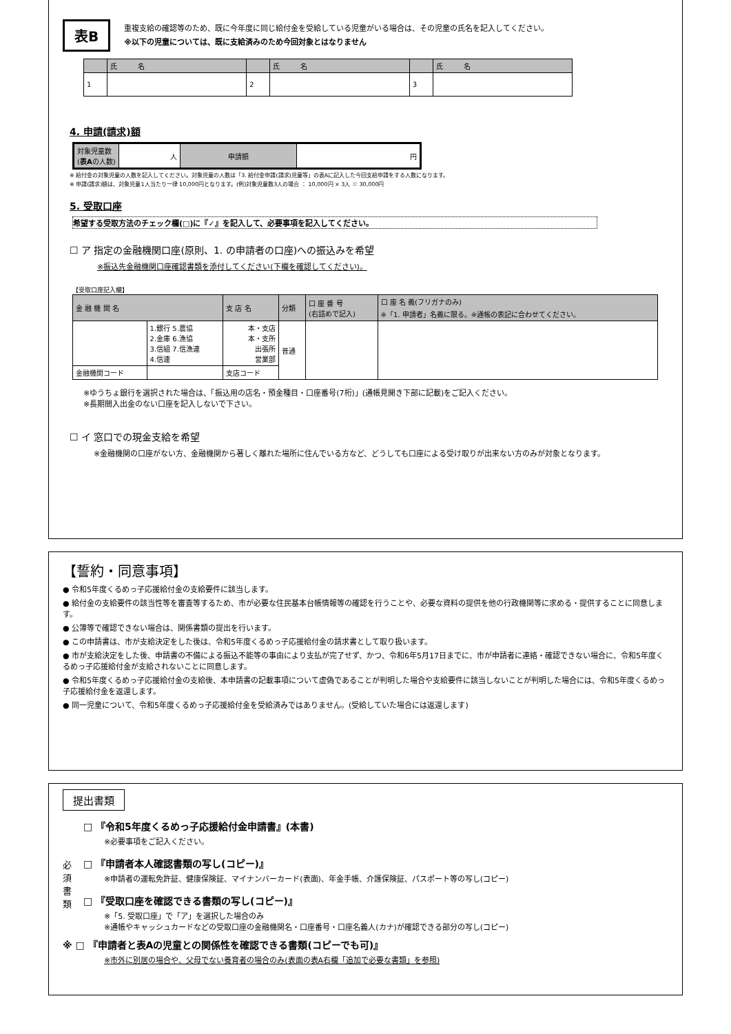表B
重複支給の確認等のため、既に今年度に同じ給付金を受給している児童がいる場合は、その児童の氏名を記入してください。
※以下の児童については、既に支給済みのため今回対象とはなりません
| | 氏 名 | | 氏 名 | | 氏 名 |
| 1 | | 2 | | 3 | |
4. 申請(請求)額
| 対象児童数 ( 表A の人数) | 人 | 申請額 | 円 |
※ 給付金の対象児童の人数を記入してください。対象児童の人数は「3. 給付金申請(請求)児童等」の表Aに記入した今回支給申請をする人数になります。
※ 申請(請求)額は、対象児童1人当たり一律 10,000円となります。(例)対象児童数3人の場合 ： 10,000円 × 3人 ＝ 30,000円
5. 受取口座
希望する受取方法のチェック欄(□)に『✓』を記入して、必要事項を記入してください。
☐ ア 指定の金融機関口座(原則、1. の申請者の口座)への振込みを希望
※振込先金融機関口座確認書類を添付してください(下欄を確認してください)。
【受取口座記入欄】
| 金 融 機 関 名 | | 支 店 名 | 分類 | 口 座 番 号 (右詰めで記入) | 口 座 名 義(フリガナのみ) ※「1. 申請者」名義に限る。※通帳の表記に合わせてください。 |
| | 1.銀行 5.農協 2.金庫 6.漁協 3.信組 7.信漁連 4.信連 | 本・支店 本・支所 出張所 営業部 | 普通 | | |
| 金融機関コード | | 支店コード | | | |
※ゆうちょ銀行を選択された場合は、「振込用の店名・預金種目・口座番号(7桁)」(通帳見開き下部に記載)をご記入ください。
※長期間入出金のない口座を記入しないで下さい。
☐ イ 窓口での現金支給を希望
※金融機関の口座がない方、金融機関から著しく離れた場所に住んでいる方など、どうしても口座による受け取りが出来ない方のみが対象となります。
【誓約・同意事項】
● 令和5年度くるめっ子応援給付金の支給要件に該当します。
● 給付金の支給要件の該当性等を審査等するため、市が必要な住民基本台帳情報等の確認を行うことや、必要な資料の提供を他の行政機関等に求める・提供することに同意します。
● 公簿等で確認できない場合は、関係書類の提出を行います。
● この申請書は、市が支給決定をした後は、令和5年度くるめっ子応援給付金の請求書として取り扱います。
● 市が支給決定をした後、申請書の不備による振込不能等の事由により支払が完了せず、かつ、令和6年5月17日までに、市が申請者に連絡・確認できない場合に、令和5年度くるめっ子応援給付金が支給されないことに同意します。
● 令和5年度くるめっ子応援給付金の支給後、本申請書の記載事項について虚偽であることが判明した場合や支給要件に該当しないことが判明した場合には、令和5年度くるめっ子応援給付金を返還します。
● 同一児童について、令和5年度くるめっ子応援給付金を受給済みではありません。(受給していた場合には返還します)
提出書類
必
須
書
類
□ 『令和5年度くるめっ子応援給付金申請書』(本書)
※必要事項をご記入ください。
□ 『申請者本人確認書類の写し(コピー)』
※申請者の運転免許証、健康保険証、マイナンバーカード(表面)、年金手帳、介護保険証、パスポート等の写し(コピー)
□ 『受取口座を確認できる書類の写し(コピー)』
※「5. 受取口座」で「ア」を選択した場合のみ
※通帳やキャッシュカードなどの受取口座の金融機関名・口座番号・口座名義人(カナ)が確認できる部分の写し(コピー)
※ □ 『申請者と表Aの児童との関係性を確認できる書類(コピーでも可)』
※市外に別居の場合や、父母でない養育者の場合のみ(表面の表A右欄「追加で必要な書類」を参照)